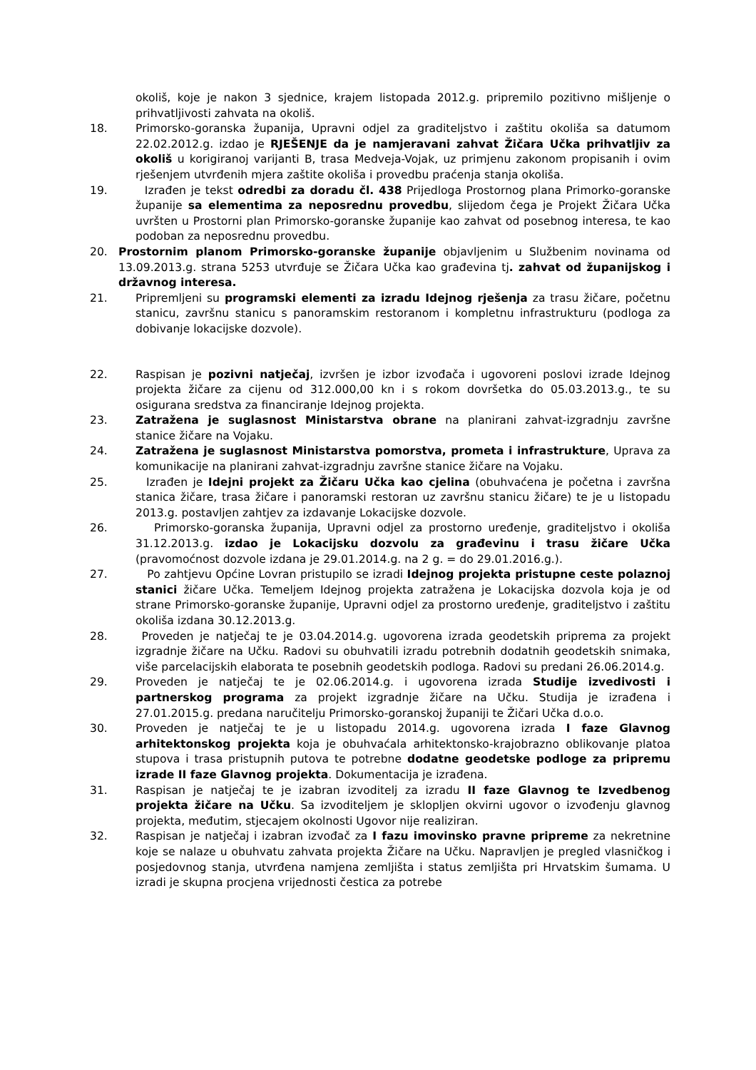okoliš, koje je nakon 3 sjednice, krajem listopada 2012.g. pripremilo pozitivno mišljenje o prihvatljivosti zahvata na okoliš.
18. Primorsko-goranska županija, Upravni odjel za graditeljstvo i zaštitu okoliša sa datumom 22.02.2012.g. izdao je RJEŠENJE da je namjeravani zahvat Žičara Učka prihvatljiv za okoliš u korigiranoj varijanti B, trasa Medveja-Vojak, uz primjenu zakonom propisanih i ovim rješenjem utvrđenih mjera zaštite okoliša i provedbu praćenja stanja okoliša.
19. Izrađen je tekst odredbi za doradu čl. 438 Prijedloga Prostornog plana Primorko-goranske županije sa elementima za neposrednu provedbu, slijedom čega je Projekt Žičara Učka uvršten u Prostorni plan Primorsko-goranske županije kao zahvat od posebnog interesa, te kao podoban za neposrednu provedbu.
20. Prostornim planom Primorsko-goranske županije objavljenim u Službenim novinama od 13.09.2013.g. strana 5253 utvrđuje se Žičara Učka kao građevina tj. zahvat od županijskog i državnog interesa.
21. Pripremljeni su programski elementi za izradu Idejnog rješenja za trasu žičare, početnu stanicu, završnu stanicu s panoramskim restoranom i kompletnu infrastrukturu (podloga za dobivanje lokacijske dozvole).
22. Raspisan je pozivni natječaj, izvršen je izbor izvođača i ugovoreni poslovi izrade Idejnog projekta žičare za cijenu od 312.000,00 kn i s rokom dovršetka do 05.03.2013.g., te su osigurana sredstva za financiranje Idejnog projekta.
23. Zatražena je suglasnost Ministarstva obrane na planirani zahvat-izgradnju završne stanice žičare na Vojaku.
24. Zatražena je suglasnost Ministarstva pomorstva, prometa i infrastrukture, Uprava za komunikacije na planirani zahvat-izgradnju završne stanice žičare na Vojaku.
25. Izrađen je Idejni projekt za Žičaru Učka kao cjelina (obuhvaćena je početna i završna stanica žičare, trasa žičare i panoramski restoran uz završnu stanicu žičare) te je u listopadu 2013.g. postavljen zahtjev za izdavanje Lokacijske dozvole.
26. Primorsko-goranska županija, Upravni odjel za prostorno uređenje, graditeljstvo i okoliša 31.12.2013.g. izdao je Lokacijsku dozvolu za građevinu i trasu žičare Učka (pravomoćnost dozvole izdana je 29.01.2014.g. na 2 g. = do 29.01.2016.g.).
27. Po zahtjevu Općine Lovran pristupilo se izradi Idejnog projekta pristupne ceste polaznoj stanici žičare Učka. Temeljem Idejnog projekta zatražena je Lokacijska dozvola koja je od strane Primorsko-goranske županije, Upravni odjel za prostorno uređenje, graditeljstvo i zaštitu okoliša izdana 30.12.2013.g.
28. Proveden je natječaj te je 03.04.2014.g. ugovorena izrada geodetskih priprema za projekt izgradnje žičare na Učku. Radovi su obuhvatili izradu potrebnih dodatnih geodetskih snimaka, više parcelacijskih elaborata te posebnih geodetskih podloga. Radovi su predani 26.06.2014.g.
29. Proveden je natječaj te je 02.06.2014.g. i ugovorena izrada Studije izvedivosti i partnerskog programa za projekt izgradnje žičare na Učku. Studija je izrađena i 27.01.2015.g. predana naručitelju Primorsko-goranskoj županiji te Žičari Učka d.o.o.
30. Proveden je natječaj te je u listopadu 2014.g. ugovorena izrada I faze Glavnog arhitektonskog projekta koja je obuhvaćala arhitektonsko-krajobrazno oblikovanje platoa stupova i trasa pristupnih putova te potrebne dodatne geodetske podloge za pripremu izrade II faze Glavnog projekta. Dokumentacija je izrađena.
31. Raspisan je natječaj te je izabran izvoditelj za izradu II faze Glavnog te Izvedbenog projekta žičare na Učku. Sa izvoditeljem je sklopljen okvirni ugovor o izvođenju glavnog projekta, međutim, stjecajem okolnosti Ugovor nije realiziran.
32. Raspisan je natječaj i izabran izvođač za I fazu imovinsko pravne pripreme za nekretnine koje se nalaze u obuhvatu zahvata projekta Žičare na Učku. Napravljen je pregled vlasničkog i posjedovnog stanja, utvrđena namjena zemljišta i status zemljišta pri Hrvatskim šumama. U izradi je skupna procjena vrijednosti čestica za potrebe